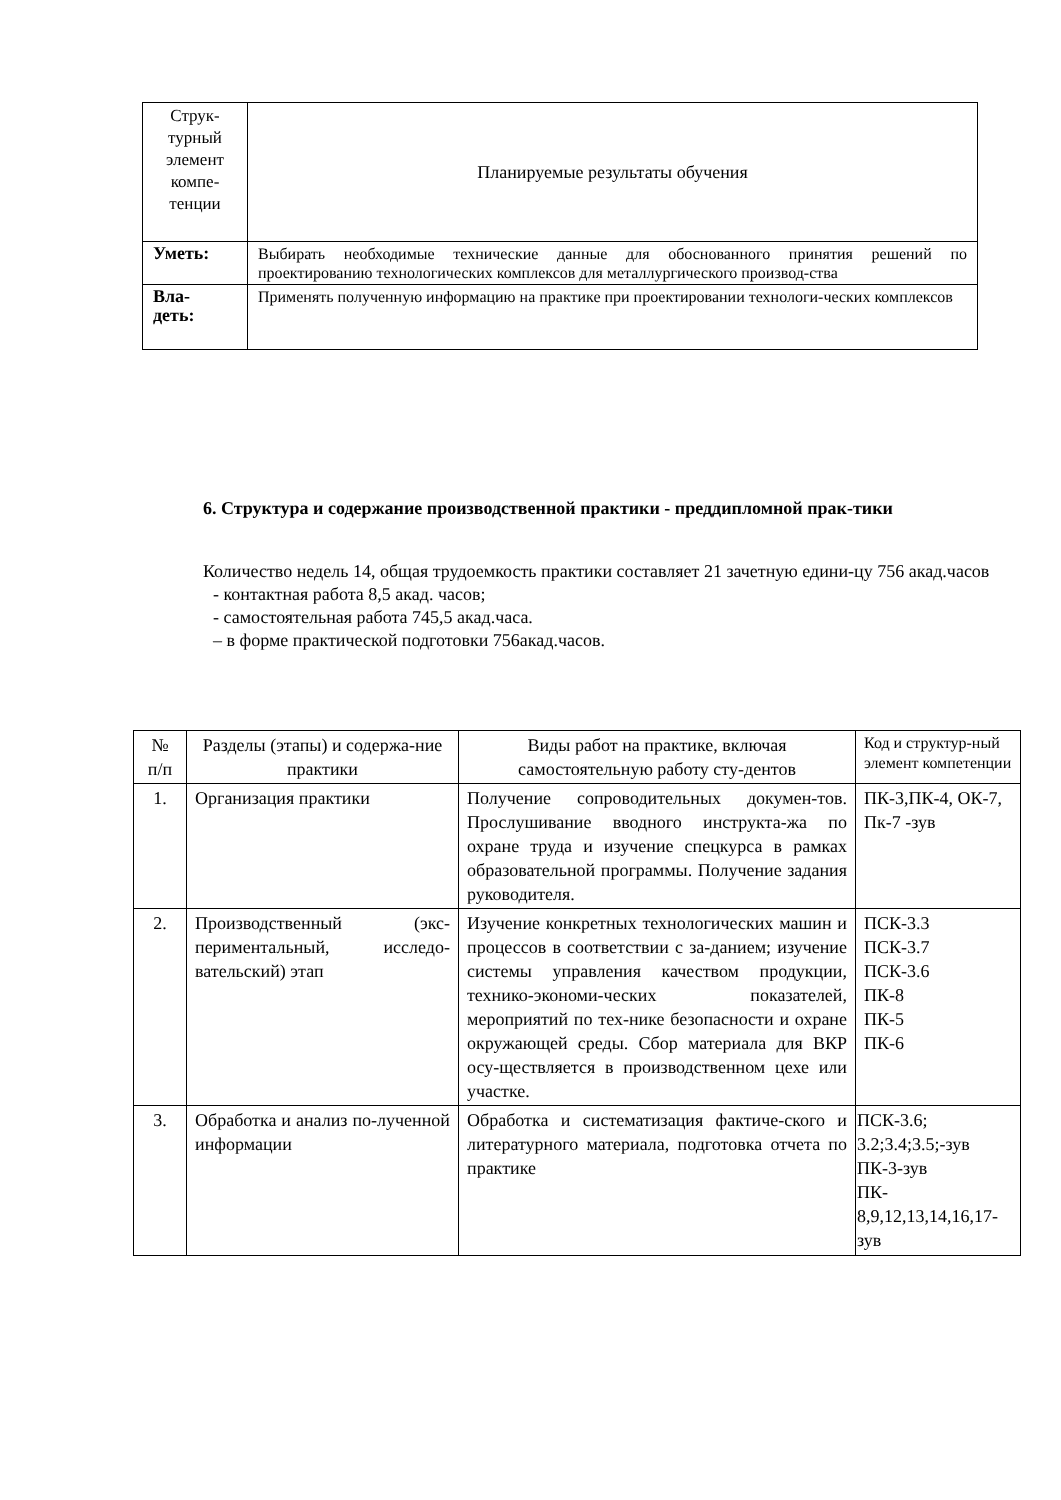| Струк-турный элемент компе-тенции | Планируемые результаты обучения |
| Уметь: | Выбирать необходимые технические данные для обоснованного принятия решений по проектированию технологических комплексов для металлургического производ-ства |
| Вла- деть: | Применять полученную информацию на практике при проектировании технологи-ческих комплексов |
6. Структура и содержание производственной практики - преддипломной прак-тики
Количество недель 14, общая трудоемкость практики составляет 21 зачетную едини-цу 756 акад.часов
- контактная работа 8,5 акад. часов;
- самостоятельная работа 745,5 акад.часа.
– в форме практической подготовки 756акад.часов.
| № п/п | Разделы (этапы) и содержа-ние практики | Виды работ на практике, включая самостоятельную работу сту-дентов | Код и структур-ный элемент компетенции |
| --- | --- | --- | --- |
| 1. | Организация практики | Получение сопроводительных докумен-тов. Прослушивание вводного инструкта-жа по охране труда и изучение спецкурса в рамках образовательной программы. Получение задания руководителя. | ПК-3,ПК-4, ОК-7, Пк-7 -зув |
| 2. | Производственный (экс-периментальный, исследо-вательский) этап | Изучение конкретных технологических машин и процессов в соответствии с за-данием; изучение системы управления качеством продукции, технико-экономи-ческих показателей, мероприятий по тех-нике безопасности и охране окружающей среды. Сбор материала для ВКР осу-ществляется в производственном цехе или участке. | ПСК-3.3 ПСК-3.7 ПСК-3.6 ПК-8 ПК-5 ПК-6 |
| 3. | Обработка и анализ по-лученной информации | Обработка и систематизация фактиче-ского и литературного материала, подготовка отчета по практике | ПСК-3.6; 3.2;3.4;3.5;-зув ПК-3-зув ПК- 8,9,12,13,14,16,17-зув |